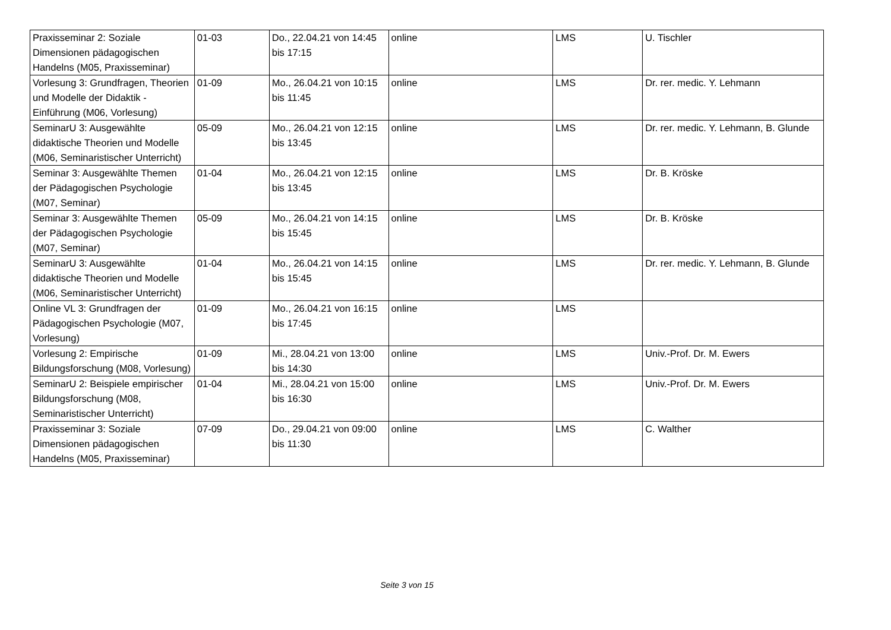| Praxisseminar 2: Soziale Dimensionen pädagogischen Handelns (M05, Praxisseminar) | 01-03 | Do., 22.04.21 von 14:45 bis 17:15 | online | LMS | U. Tischler |
| Vorlesung 3: Grundfragen, Theorien und Modelle der Didaktik - Einführung (M06, Vorlesung) | 01-09 | Mo., 26.04.21 von 10:15 bis 11:45 | online | LMS | Dr. rer. medic. Y. Lehmann |
| SeminarU 3: Ausgewählte didaktische Theorien und Modelle (M06, Seminaristischer Unterricht) | 05-09 | Mo., 26.04.21 von 12:15 bis 13:45 | online | LMS | Dr. rer. medic. Y. Lehmann, B. Glunde |
| Seminar 3: Ausgewählte Themen der Pädagogischen Psychologie (M07, Seminar) | 01-04 | Mo., 26.04.21 von 12:15 bis 13:45 | online | LMS | Dr. B. Kröske |
| Seminar 3: Ausgewählte Themen der Pädagogischen Psychologie (M07, Seminar) | 05-09 | Mo., 26.04.21 von 14:15 bis 15:45 | online | LMS | Dr. B. Kröske |
| SeminarU 3: Ausgewählte didaktische Theorien und Modelle (M06, Seminaristischer Unterricht) | 01-04 | Mo., 26.04.21 von 14:15 bis 15:45 | online | LMS | Dr. rer. medic. Y. Lehmann, B. Glunde |
| Online VL 3: Grundfragen der Pädagogischen Psychologie (M07, Vorlesung) | 01-09 | Mo., 26.04.21 von 16:15 bis 17:45 | online | LMS | |
| Vorlesung 2: Empirische Bildungsforschung (M08, Vorlesung) | 01-09 | Mi., 28.04.21 von 13:00 bis 14:30 | online | LMS | Univ.-Prof. Dr. M. Ewers |
| SeminarU 2: Beispiele empirischer Bildungsforschung (M08, Seminaristischer Unterricht) | 01-04 | Mi., 28.04.21 von 15:00 bis 16:30 | online | LMS | Univ.-Prof. Dr. M. Ewers |
| Praxisseminar 3: Soziale Dimensionen pädagogischen Handelns (M05, Praxisseminar) | 07-09 | Do., 29.04.21 von 09:00 bis 11:30 | online | LMS | C. Walther |
Seite 3 von 15